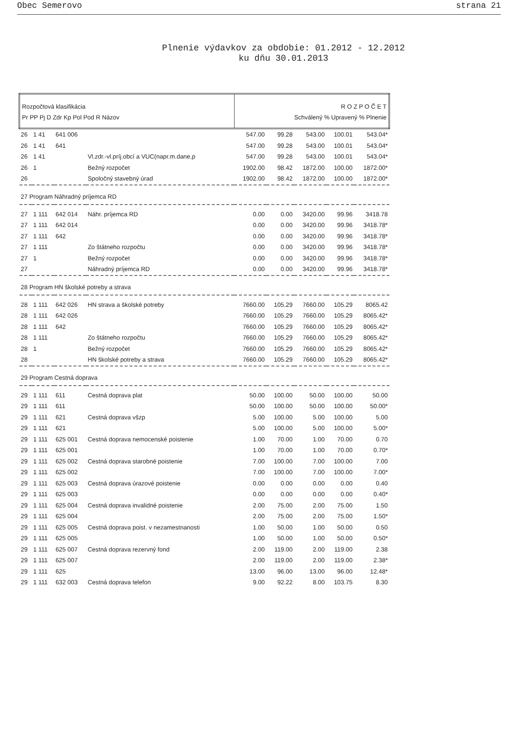Obec Semerovo strana 21
Plnenie výdavkov za obdobie: 01.2012 - 12.2012
ku dňu 30.01.2013
| Rozpočtová klasifikácia Pr PP Pj D Zdr Kp Pol Pod R Názov | | | | R O Z P O Č E T Schválený % Upravený % Plnenie | | | | |
| --- | --- | --- | --- | --- | --- | --- | --- | --- |
| 26 | 1 41 | 641 006 | | 547.00 | 99.28 | 543.00 | 100.01 | 543.04* |
| 26 | 1 41 | 641 | | 547.00 | 99.28 | 543.00 | 100.01 | 543.04* |
| 26 | 1 41 | | Vl.zdr.-vl.príj.obcí a VUC(napr.m.dane,p | 547.00 | 99.28 | 543.00 | 100.01 | 543.04* |
| 26 | 1 | | Bežný rozpočet | 1902.00 | 98.42 | 1872.00 | 100.00 | 1872.00* |
| 26 | | | Spoločný stavebný úrad | 1902.00 | 98.42 | 1872.00 | 100.00 | 1872.00* |
| 27 Program Náhradný príjemca RD | | | | | | | | |
| 27 | 1 111 | 642 014 | Náhr. príjemca RD | 0.00 | 0.00 | 3420.00 | 99.96 | 3418.78 |
| 27 | 1 111 | 642 014 | | 0.00 | 0.00 | 3420.00 | 99.96 | 3418.78* |
| 27 | 1 111 | 642 | | 0.00 | 0.00 | 3420.00 | 99.96 | 3418.78* |
| 27 | 1 111 | | Zo štátneho rozpočtu | 0.00 | 0.00 | 3420.00 | 99.96 | 3418.78* |
| 27 | 1 | | Bežný rozpočet | 0.00 | 0.00 | 3420.00 | 99.96 | 3418.78* |
| 27 | | | Náhradný príjemca RD | 0.00 | 0.00 | 3420.00 | 99.96 | 3418.78* |
| 28 Program HN školské potreby a strava | | | | | | | | |
| 28 | 1 111 | 642 026 | HN strava a školské potreby | 7660.00 | 105.29 | 7660.00 | 105.29 | 8065.42 |
| 28 | 1 111 | 642 026 | | 7660.00 | 105.29 | 7660.00 | 105.29 | 8065.42* |
| 28 | 1 111 | 642 | | 7660.00 | 105.29 | 7660.00 | 105.29 | 8065.42* |
| 28 | 1 111 | | Zo štátneho rozpočtu | 7660.00 | 105.29 | 7660.00 | 105.29 | 8065.42* |
| 28 | 1 | | Bežný rozpočet | 7660.00 | 105.29 | 7660.00 | 105.29 | 8065.42* |
| 28 | | | HN školské potreby a strava | 7660.00 | 105.29 | 7660.00 | 105.29 | 8065.42* |
| 29 Program Cestná doprava | | | | | | | | |
| 29 | 1 111 | 611 | Cestná doprava plat | 50.00 | 100.00 | 50.00 | 100.00 | 50.00 |
| 29 | 1 111 | 611 | | 50.00 | 100.00 | 50.00 | 100.00 | 50.00* |
| 29 | 1 111 | 621 | Cestná doprava všzp | 5.00 | 100.00 | 5.00 | 100.00 | 5.00 |
| 29 | 1 111 | 621 | | 5.00 | 100.00 | 5.00 | 100.00 | 5.00* |
| 29 | 1 111 | 625 001 | Cestná doprava nemocenské poistenie | 1.00 | 70.00 | 1.00 | 70.00 | 0.70 |
| 29 | 1 111 | 625 001 | | 1.00 | 70.00 | 1.00 | 70.00 | 0.70* |
| 29 | 1 111 | 625 002 | Cestná doprava starobné poistenie | 7.00 | 100.00 | 7.00 | 100.00 | 7.00 |
| 29 | 1 111 | 625 002 | | 7.00 | 100.00 | 7.00 | 100.00 | 7.00* |
| 29 | 1 111 | 625 003 | Cestná doprava úrazové poistenie | 0.00 | 0.00 | 0.00 | 0.00 | 0.40 |
| 29 | 1 111 | 625 003 | | 0.00 | 0.00 | 0.00 | 0.00 | 0.40* |
| 29 | 1 111 | 625 004 | Cestná doprava invalidné poistenie | 2.00 | 75.00 | 2.00 | 75.00 | 1.50 |
| 29 | 1 111 | 625 004 | | 2.00 | 75.00 | 2.00 | 75.00 | 1.50* |
| 29 | 1 111 | 625 005 | Cestná doprava poist. v nezamestnanosti | 1.00 | 50.00 | 1.00 | 50.00 | 0.50 |
| 29 | 1 111 | 625 005 | | 1.00 | 50.00 | 1.00 | 50.00 | 0.50* |
| 29 | 1 111 | 625 007 | Cestná doprava rezervný fond | 2.00 | 119.00 | 2.00 | 119.00 | 2.38 |
| 29 | 1 111 | 625 007 | | 2.00 | 119.00 | 2.00 | 119.00 | 2.38* |
| 29 | 1 111 | 625 | | 13.00 | 96.00 | 13.00 | 96.00 | 12.48* |
| 29 | 1 111 | 632 003 | Cestná doprava telefon | 9.00 | 92.22 | 8.00 | 103.75 | 8.30 |